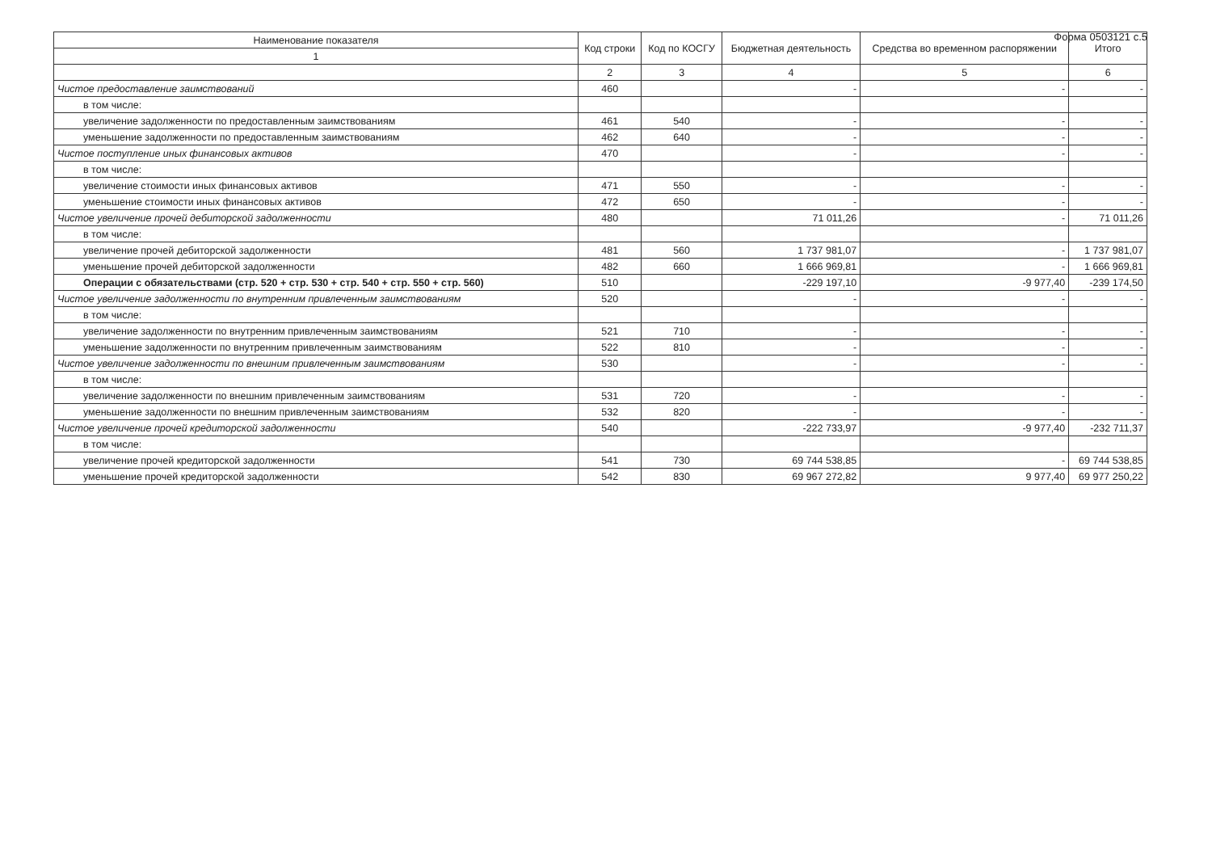Форма 0503121 с.5
| Наименование показателя | Код строки | Код по КОСГУ | Бюджетная деятельность | Средства во временном распоряжении | Итого |
| --- | --- | --- | --- | --- | --- |
| 1 | | | | | |
| | 2 | 3 | 4 | 5 | 6 |
| Чистое предоставление заимствований | 460 | | - | - | - |
| в том числе: | | | | | |
| увеличение задолженности по предоставленным заимствованиям | 461 | 540 | - | - | - |
| уменьшение задолженности по предоставленным заимствованиям | 462 | 640 | - | - | - |
| Чистое поступление иных финансовых активов | 470 | | - | - | - |
| в том числе: | | | | | |
| увеличение стоимости иных финансовых активов | 471 | 550 | - | - | - |
| уменьшение стоимости иных финансовых активов | 472 | 650 | - | - | - |
| Чистое увеличение прочей дебиторской задолженности | 480 | | 71 011,26 | - | 71 011,26 |
| в том числе: | | | | | |
| увеличение прочей дебиторской задолженности | 481 | 560 | 1 737 981,07 | - | 1 737 981,07 |
| уменьшение прочей дебиторской задолженности | 482 | 660 | 1 666 969,81 | - | 1 666 969,81 |
| Операции с обязательствами (стр. 520 + стр. 530 + стр. 540 + стр. 550 + стр. 560) | 510 | | -229 197,10 | -9 977,40 | -239 174,50 |
| Чистое увеличение задолженности по внутренним привлеченным заимствованиям | 520 | | - | - | - |
| в том числе: | | | | | |
| увеличение задолженности по внутренним привлеченным заимствованиям | 521 | 710 | - | - | - |
| уменьшение задолженности по внутренним привлеченным заимствованиям | 522 | 810 | - | - | - |
| Чистое увеличение задолженности по внешним привлеченным заимствованиям | 530 | | - | - | - |
| в том числе: | | | | | |
| увеличение задолженности по внешним привлеченным заимствованиям | 531 | 720 | - | - | - |
| уменьшение задолженности по внешним привлеченным заимствованиям | 532 | 820 | - | - | - |
| Чистое увеличение прочей кредиторской задолженности | 540 | | -222 733,97 | -9 977,40 | -232 711,37 |
| в том числе: | | | | | |
| увеличение прочей кредиторской задолженности | 541 | 730 | 69 744 538,85 | - | 69 744 538,85 |
| уменьшение прочей кредиторской задолженности | 542 | 830 | 69 967 272,82 | 9 977,40 | 69 977 250,22 |